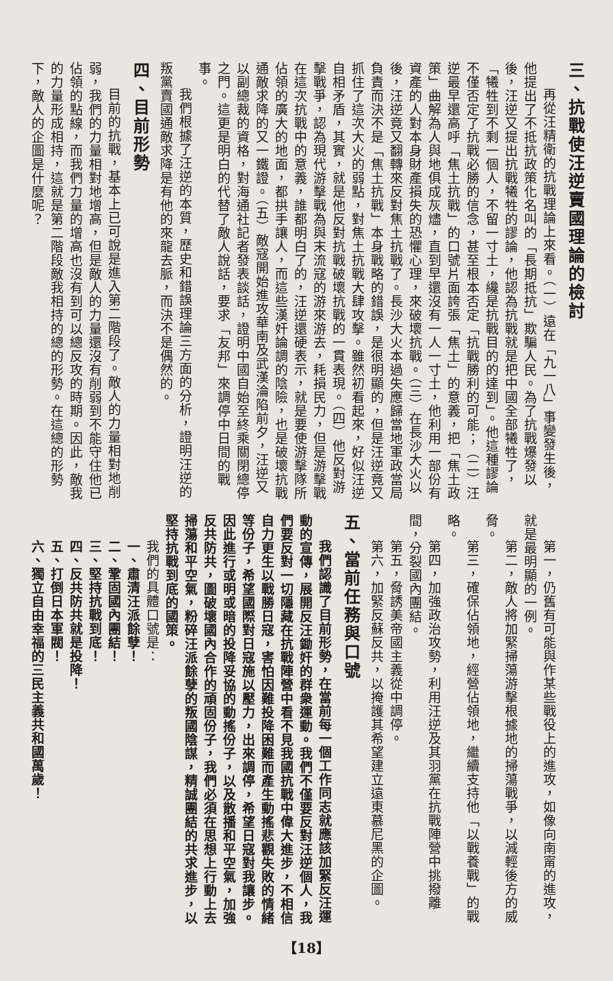三、抗戰使汪逆賣國理論的檢討
再從汪精衛的抗戰理論上來看。（一）遠在「九一八」事變發生後，他提出了不抵抗政策化名叫的「長期抵抗」欺騙人民。為了抗戰爆發以後，汪逆又提出抗戰犧牲的謬論，他認為抗戰就是把中國全部犧牲了，「犧牲到不剩一個人，不留一寸土，纔是抗戰目的的達到」。他這種謬論不僅否定了抗戰必勝的信念，甚至根本否定「抗戰勝利的可能；（二）汪逆最早還高呼「焦土抗戰」的口號片面誇張「焦土」的意義，把「焦土政策」曲解為人與地俱成灰燼，直到早還沒有一人一寸土，他利用一部份有資產的人對本身財產損失的恐懼心理，來破壞抗戰。（三）在長沙大火以後，汪逆竟又翻轉來反對焦土抗戰了。長沙大火本過失應歸當地軍政當局負責而決不是「焦土抗戰」本身戰略的錯誤，是很明顯的，但是汪逆竟又抓住了這次大火的弱點，對焦土抗戰大肆攻擊。雖然初看起來，好似汪逆自相矛盾，其實，就是他反對抗戰破壞抗戰的一貫表現。（四）他反對游擊戰爭，認為現代游擊戰為與末流寇的游來游去，耗損民力，但是游擊戰在這次抗戰中的意義，誰都明白了的，汪逆還硬表示，就是要使游擊隊所佔領的廣大的地面，都拱手讓人，而這些漢奸論調的陰險，也是破壞抗戰通敵求降的又一鐵證。（五）敵寇開始進攻華南及武漢淪陷前夕，汪逆又以副總裁的資格，對海通社記者發表談話，證明中國自始至終乘關閉總停之門。這更是明白的代替了敵人說話，要求「友邦」來調停中日間的戰事。
我們根據了汪逆的本質，歷史和錯誤理論三方面的分析，證明汪逆的叛黨賣國通敵求降是有他的來龍去脈，而決不是偶然的。
四、目前形勢
目前的抗戰，基本上已可說是進入第二階段了。敵人的力量相對地削弱，我們的力量相對地增高，但是敵人的力量還沒有削弱到不能守住他已佔領的點線，而我們力量的增高也沒有到可以總反攻的時期。因此，敵我的力量形成相持，這就是第二階段敵我相持的總的形勢。在這總的形勢下，敵人的企圖是什麼呢？
第一，仍舊有可能與作某些戰役上的進攻，如像向南甯的進攻，就是最明顯的一例。
第二，敵人將加緊掃蕩游擊根據地的掃蕩戰爭，以減輕後方的威脅。
第三，確保佔領地，經營佔領地，繼續支持他「以戰養戰」的戰略。
第四，加強政治攻勢，利用汪逆及其羽黨在抗戰陣營中挑撥離間，分裂國內團結。
第五，脅誘美帝國主義從中調停。
第六，加緊反蘇反共，以掩護其希望建立遠東慕尼黑的企圖。
五、當前任務與口號
我們認識了目前形勢，在當前每一個工作同志就應該加緊反汪運動的宣傳，展開反汪鋤奸的群衆運動。我們不僅要反對汪逆個人，我們要反對一切隱藏在抗戰陣營中看不見我國抗戰中偉大進步，不相信自力更生以戰勝日寇，害怕因難投降困難而產生動搖悲觀失敗的情緒等份子，希望國際對日寇施以壓力，出來調停，希望日寇對我讓步。因此進行或明或暗的投降妥協的動搖份子，以及散播和平空氣，加強反共防共，圖破壞國內合作的頑固份子，我們必須在思想上行動上去掃蕩和平空氣，粉碎汪派餘孽的叛國陰謀，精誠團結的共求進步，以堅持抗戰到底的國策。
我們的具體口號是：
一、肅清汪派餘孽！
二、鞏固國內團結！
三、堅持抗戰到底！
四、反共防共就是投降！
五、打倒日本軍閥！
六、獨立自由幸福的三民主義共和國萬歲！
【18】